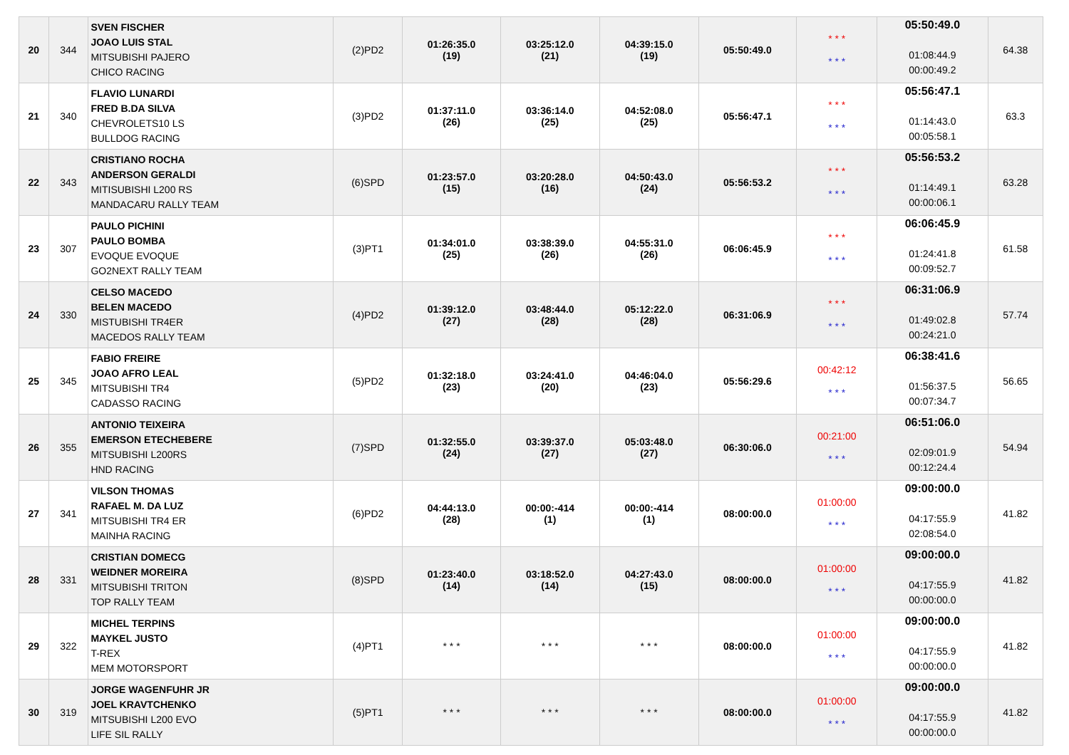| 20 | 344 | SVEN FISCHER JOAO LUIS STAL MITSUBISHI PAJERO CHICO RACING | (2)PD2 | 01:26:35.0 (19) | 03:25:12.0 (21) | 04:39:15.0 (19) | 05:50:49.0 | * * * * * * | 05:50:49.0 01:08:44.9 00:00:49.2 | 64.38 |
| 21 | 340 | FLAVIO LUNARDI FRED B.DA SILVA CHEVROLETS10 LS BULLDOG RACING | (3)PD2 | 01:37:11.0 (26) | 03:36:14.0 (25) | 04:52:08.0 (25) | 05:56:47.1 | * * * * * * | 05:56:47.1 01:14:43.0 00:05:58.1 | 63.3 |
| 22 | 343 | CRISTIANO ROCHA ANDERSON GERALDI MITISUBISHI L200 RS MANDACARU RALLY TEAM | (6)SPD | 01:23:57.0 (15) | 03:20:28.0 (16) | 04:50:43.0 (24) | 05:56:53.2 | * * * * * * | 05:56:53.2 01:14:49.1 00:00:06.1 | 63.28 |
| 23 | 307 | PAULO PICHINI PAULO BOMBA EVOQUE EVOQUE GO2NEXT RALLY TEAM | (3)PT1 | 01:34:01.0 (25) | 03:38:39.0 (26) | 04:55:31.0 (26) | 06:06:45.9 | * * * * * * | 06:06:45.9 01:24:41.8 00:09:52.7 | 61.58 |
| 24 | 330 | CELSO MACEDO BELEN MACEDO MISTUBISHI TR4ER MACEDOS RALLY TEAM | (4)PD2 | 01:39:12.0 (27) | 03:48:44.0 (28) | 05:12:22.0 (28) | 06:31:06.9 | * * * * * * | 06:31:06.9 01:49:02.8 00:24:21.0 | 57.74 |
| 25 | 345 | FABIO FREIRE JOAO AFRO LEAL MITSUBISHI TR4 CADASSO RACING | (5)PD2 | 01:32:18.0 (23) | 03:24:41.0 (20) | 04:46:04.0 (23) | 05:56:29.6 | 00:42:12 * * * | 06:38:41.6 01:56:37.5 00:07:34.7 | 56.65 |
| 26 | 355 | ANTONIO TEIXEIRA EMERSON ETECHEBERE MITSUBISHI L200RS HND RACING | (7)SPD | 01:32:55.0 (24) | 03:39:37.0 (27) | 05:03:48.0 (27) | 06:30:06.0 | 00:21:00 * * * | 06:51:06.0 02:09:01.9 00:12:24.4 | 54.94 |
| 27 | 341 | VILSON THOMAS RAFAEL M. DA LUZ MITSUBISHI TR4 ER MAINHA RACING | (6)PD2 | 04:44:13.0 (28) | 00:00:-414 (1) | 00:00:-414 (1) | 08:00:00.0 | 01:00:00 * * * | 09:00:00.0 04:17:55.9 02:08:54.0 | 41.82 |
| 28 | 331 | CRISTIAN DOMECG WEIDNER MOREIRA MITSUBISHI TRITON TOP RALLY TEAM | (8)SPD | 01:23:40.0 (14) | 03:18:52.0 (14) | 04:27:43.0 (15) | 08:00:00.0 | 01:00:00 * * * | 09:00:00.0 04:17:55.9 00:00:00.0 | 41.82 |
| 29 | 322 | MICHEL TERPINS MAYKEL JUSTO T-REX MEM MOTORSPORT | (4)PT1 | * * * | * * * | * * * | 08:00:00.0 | 01:00:00 * * * | 09:00:00.0 04:17:55.9 00:00:00.0 | 41.82 |
| 30 | 319 | JORGE WAGENFUHR JR JOEL KRAVTCHENKO MITSUBISHI L200 EVO LIFE SIL RALLY | (5)PT1 | * * * | * * * | * * * | 08:00:00.0 | 01:00:00 * * * | 09:00:00.0 04:17:55.9 00:00:00.0 | 41.82 |